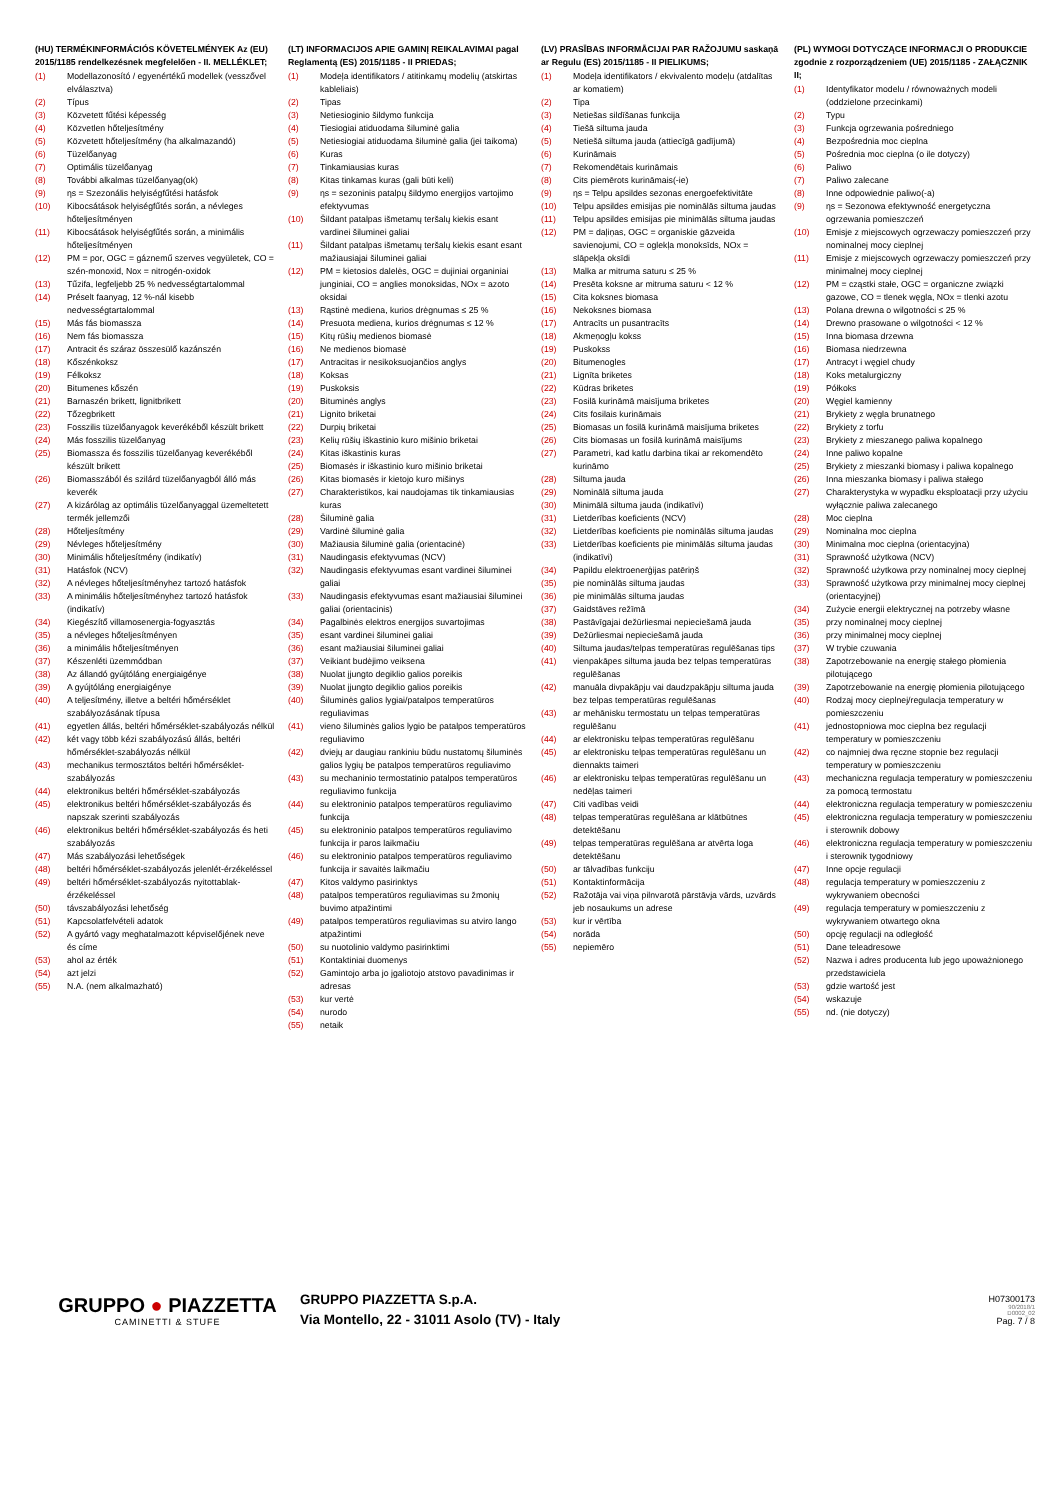(HU) TERMÉKINFORMÁCIÓS KÖVETELMÉNYEK Az (EU) 2015/1185 rendelkezésnek megfelelően - II. MELLÉKLET;
(1) Modellazonosító / egyenértékű modellek (vesszővel elválasztva)
(2) Típus
(3) Közvetett fűtési képesség
(4) Közvetlen hőteljesítmény
(5) Közvetett hőteljesítmény (ha alkalmazandó)
(6) Tüzelőanyag
(7) Optimális tüzelőanyag
(8) További alkalmas tüzelőanyag(ok)
(9) ηs = Szezonális helyiségfűtési hatásfok
(10) Kibocsátások helyiségfűtés során, a névleges hőteljesítményen
(11) Kibocsátások helyiségfűtés során, a minimális hőteljesítményen
(12) PM = por, OGC = gáznemű szerves vegyületek, CO = szén-monoxid, Nox = nitrogén-oxidok
(13) Tűzifa, legfeljebb 25 % nedvességtartalommal
(14) Préselt faanyag, 12 %-nál kisebb nedvességtartalommal
(15) Más fás biomassza
(16) Nem fás biomassza
(17) Antracit és száraz összesülő kazánszén
(18) Kőszénkoksz
(19) Félkoksz
(20) Bitumenes kőszén
(21) Barnaszén brikett, lignitbrikett
(22) Tőzegbrikett
(23) Fosszilis tüzelőanyagok keverékéből készült brikett
(24) Más fosszilis tüzelőanyag
(25) Biomassza és fosszilis tüzelőanyag keverékéből készült brikett
(26) Biomasszából és szilárd tüzelőanyagból álló más keverék
(27) A kizárólag az optimális tüzelőanyaggal üzemeltetett termék jellemzői
(28) Hőteljesítmény
(29) Névleges hőteljesítmény
(30) Minimális hőteljesítmény (indikatív)
(31) Hatásfok (NCV)
(32) A névleges hőteljesítményhez tartozó hatásfok
(33) A minimális hőteljesítményhez tartozó hatásfok (indikatív)
(34) Kiegészítő villamosenergia-fogyasztás
(35) a névleges hőteljesítményen
(36) a minimális hőteljesítményen
(37) Készenléti üzemmódban
(38) Az állandó gyújtóláng energiaigénye
(39) A gyújtóláng energiaigénye
(40) A teljesítmény, illetve a beltéri hőmérséklet szabályozásának típusa
(41) egyetlen állás, beltéri hőmérséklet-szabályozás nélkül
(42) két vagy több kézi szabályozású állás, beltéri hőmérséklet-szabályozás nélkül
(43) mechanikus termosztátos beltéri hőmérséklet-szabályozás
(44) elektronikus beltéri hőmérséklet-szabályozás
(45) elektronikus beltéri hőmérséklet-szabályozás és napszak szerinti szabályozás
(46) elektronikus beltéri hőmérséklet-szabályozás és heti szabályozás
(47) Más szabályozási lehetőségek
(48) beltéri hőmérséklet-szabályozás jelenlét-érzékeléssel
(49) beltéri hőmérséklet-szabályozás nyitottablak-érzékeléssel
(50) távszabályozási lehetőség
(51) Kapcsolatfelvételi adatok
(52) A gyártó vagy meghatalmazott képviselőjének neve és címe
(53) ahol az érték
(54) azt jelzi
(55) N.A. (nem alkalmazható)
(LT) INFORMACIJOS APIE GAMINĮ REIKALAVIMAI pagal Reglamentą (ES) 2015/1185 - II PRIEDAS;
(1) Modeļa identifikators / atitinkamų modelių (atskirtas kableliais)
(2) Tipas
(3) Netiesioginio šildymo funkcija
(4) Tiesiogiai atiduodama šiluminė galia
(5) Netiesiogiai atiduodama šiluminė galia (jei taikoma)
(6) Kuras
(7) Tinkamiausias kuras
(8) Kitas tinkamas kuras (gali būti keli)
(9) ηs = sezoninis patalpų šildymo energijos vartojimo efektyvumas
(10) Šildant patalpas išmetamų teršalų kiekis esant vardinei šiluminei galiai
(11) Šildant patalpas išmetamų teršalų kiekis esant esant mažiausiajai šiluminei galiai
(12) PM = kietosios dalelės, OGC = dujiniai organiniai junginiai, CO = anglies monoksidas, NOx = azoto oksidai
(13) Rąstinė mediena, kurios drėgnumas ≤ 25 %
(14) Presuota mediena, kurios drėgnumas ≤ 12 %
(15) Kitų rūšių medienos biomasė
(16) Ne medienos biomasė
(17) Antracitas ir nesikoksuojančios anglys
(18) Koksas
(19) Puskoksis
(20) Bituminės anglys
(21) Lignito briketai
(22) Durpių briketai
(23) Kelių rūšių iškastinio kuro mišinio briketai
(24) Kitas iškastinis kuras
(25) Biomasės ir iškastinio kuro mišinio briketai
(26) Kitas biomasės ir kietojo kuro mišinys
(27) Charakteristikos, kai naudojamas tik tinkamiausias kuras
(28) Šiluminė galia
(29) Vardinė šiluminė galia
(30) Mažiausia šiluminė galia (orientacinė)
(31) Naudingasis efektyvumas (NCV)
(32) Naudingasis efektyvumas esant vardinei šiluminei galiai
(33) Naudingasis efektyvumas esant mažiausiai šiluminei galiai (orientacinis)
(34) Pagalbinės elektros energijos suvartojimas
(35) esant vardinei šiluminei galiai
(36) esant mažiausiai šiluminei galiai
(37) Veikiant budėjimo veiksena
(38) Nuolat įjungto degiklio galios poreikis
(39) Nuolat įjungto degiklio galios poreikis
(40) Šiluminės galios lygiai/patalpos temperatūros reguliavimas
(41) vieno šiluminės galios lygio be patalpos temperatūros reguliavimo
(42) dviejų ar daugiau rankiniu būdu nustatomų šiluminės galios lygių be patalpos temperatūros reguliavimo
(43) su mechaninio termostatinio patalpos temperatūros reguliavimo funkcija
(44) su elektroninio patalpos temperatūros reguliavimo funkcija
(45) su elektroninio patalpos temperatūros reguliavimo funkcija ir paros laikmačiu
(46) su elektroninio patalpos temperatūros reguliavimo funkcija ir savaitės laikmačiu
(47) Kitos valdymo pasirinktys
(48) patalpos temperatūros reguliavimas su žmonių buvimo atpažintimi
(49) patalpos temperatūros reguliavimas su atviro lango atpažintimi
(50) su nuotolinio valdymo pasirinktimi
(51) Kontaktiniai duomenys
(52) Gamintojo arba jo įgaliotojo atstovo pavadinimas ir adresas
(53) kur vertė
(54) nurodo
(55) netaik
(LV) PRASĪBAS INFORMĀCIJAI PAR RAŽOJUMU saskaņā ar Regulu (ES) 2015/1185 - II PIELIKUMS;
(1) Modeļa identifikators / ekvivalento modeļu (atdalītas ar komatiem)
(2) Tipa
(3) Netiešas sildīšanas funkcija
(4) Tiešā siltuma jauda
(5) Netiešā siltuma jauda (attiecīgā gadījumā)
(6) Kurināmais
(7) Rekomendētais kurināmais
(8) Cits piemērots kurināmais(-ie)
(9) ηs = Telpu apsildes sezonas energoefektivitāte
(10) Telpu apsildes emisijas pie nominālās siltuma jaudas
(11) Telpu apsildes emisijas pie minimālās siltuma jaudas
(12) PM = daļiņas, OGC = organiskie gāzveida savienojumi, CO = oglekļa monoksīds, NOx = slāpekļa oksīdi
(13) Malka ar mitruma saturu ≤ 25 %
(14) Presēta koksne ar mitruma saturu < 12 %
(15) Cita koksnes biomasa
(16) Nekoksnes biomasa
(17) Antracīts un pusantracīts
(18) Akmeņogļu kokss
(19) Puskokss
(20) Bitumenogles
(21) Lignīta briketes
(22) Kūdras briketes
(23) Fosilā kurināmā maisījuma briketes
(24) Cits fosilais kurināmais
(25) Biomasas un fosilā kurināmā maisījuma briketes
(26) Cits biomasas un fosilā kurināmā maisījums
(27) Parametri, kad katlu darbina tikai ar rekomendēto kurināmo
(28) Siltuma jauda
(29) Nominālā siltuma jauda
(30) Minimālā siltuma jauda (indikatīvi)
(31) Lietderības koeficients (NCV)
(32) Lietderības koeficients pie nominālās siltuma jaudas
(33) Lietderības koeficients pie minimālās siltuma jaudas (indikatīvi)
(34) Papildu elektroenerģijas patēriņš
(35) pie nominālās siltuma jaudas
(36) pie minimālās siltuma jaudas
(37) Gaidstāves režīmā
(38) Pastāvīgajai dežūrliesmai nepieciešamā jauda
(39) Dežūrliesmai nepieciešamā jauda
(40) Siltuma jaudas/telpas temperatūras regulēšanas tips
(41) vienpakāpes siltuma jauda bez telpas temperatūras regulēšanas
(42) manuāla divpakāpju vai daudzpakāpju siltuma jauda bez telpas temperatūras regulēšanas
(43) ar mehānisku termostatu un telpas temperatūras regulēšanu
(44) ar elektronisku telpas temperatūras regulēšanu
(45) ar elektronisku telpas temperatūras regulēšanu un diennakts taimeri
(46) ar elektronisku telpas temperatūras regulēšanu un nedēļas taimeri
(47) Citi vadības veidi
(48) telpas temperatūras regulēšana ar klātbūtnes detektēšanu
(49) telpas temperatūras regulēšana ar atvērta loga detektēšanu
(50) ar tālvadības funkciju
(51) Kontaktinformācija
(52) Ražotāja vai viņa pilnvarotā pārstāvja vārds, uzvārds jeb nosaukums un adrese
(53) kur ir vērtība
(54) norāda
(55) nepiemēro
(PL) WYMOGI DOTYCZĄCE INFORMACJI O PRODUKCIE zgodnie z rozporządzeniem (UE) 2015/1185 - ZAŁĄCZNIK II;
(1) Identyfikator modelu / równoważnych modeli (oddzielone przecinkami)
(2) Typu
(3) Funkcja ogrzewania pośredniego
(4) Bezpośrednia moc cieplna
(5) Pośrednia moc cieplna (o ile dotyczy)
(6) Paliwo
(7) Paliwo zalecane
(8) Inne odpowiednie paliwo(-a)
(9) ηs = Sezonowa efektywność energetyczna ogrzewania pomieszczeń
(10) Emisje z miejscowych ogrzewaczy pomieszczeń przy nominalnej mocy cieplnej
(11) Emisje z miejscowych ogrzewaczy pomieszczeń przy minimalnej mocy cieplnej
(12) PM = cząstki stałe, OGC = organiczne związki gazowe, CO = tlenek węgla, NOx = tlenki azotu
(13) Polana drewna o wilgotności ≤ 25 %
(14) Drewno prasowane o wilgotności < 12 %
(15) Inna biomasa drzewna
(16) Biomasa niedrzewna
(17) Antracyt i węgiel chudy
(18) Koks metalurgiczny
(19) Półkoks
(20) Węgiel kamienny
(21) Brykiety z węgla brunatnego
(22) Brykiety z torfu
(23) Brykiety z mieszanego paliwa kopalnego
(24) Inne paliwo kopalne
(25) Brykiety z mieszanki biomasy i paliwa kopalnego
(26) Inna mieszanka biomasy i paliwa stałego
(27) Charakterystyka w wypadku eksploatacji przy użyciu wyłącznie paliwa zalecanego
(28) Moc cieplna
(29) Nominalna moc cieplna
(30) Minimalna moc cieplna (orientacyjna)
(31) Sprawność użytkowa (NCV)
(32) Sprawność użytkowa przy nominalnej mocy cieplnej
(33) Sprawność użytkowa przy minimalnej mocy cieplnej (orientacyjnej)
(34) Zużycie energii elektrycznej na potrzeby własne
(35) przy nominalnej mocy cieplnej
(36) przy minimalnej mocy cieplnej
(37) W trybie czuwania
(38) Zapotrzebowanie na energię stałego płomienia pilotującego
(39) Zapotrzebowanie na energię płomienia pilotującego
(40) Rodzaj mocy cieplnej/regulacja temperatury w pomieszczeniu
(41) jednostopniowa moc cieplna bez regulacji temperatury w pomieszczeniu
(42) co najmniej dwa ręczne stopnie bez regulacji temperatury w pomieszczeniu
(43) mechaniczna regulacja temperatury w pomieszczeniu za pomocą termostatu
(44) elektroniczna regulacja temperatury w pomieszczeniu
(45) elektroniczna regulacja temperatury w pomieszczeniu i sterownik dobowy
(46) elektroniczna regulacja temperatury w pomieszczeniu i sterownik tygodniowy
(47) Inne opcje regulacji
(48) regulacja temperatury w pomieszczeniu z wykrywaniem obecności
(49) regulacja temperatury w pomieszczeniu z wykrywaniem otwartego okna
(50) opcję regulacji na odległość
(51) Dane teleadresowe
(52) Nazwa i adres producenta lub jego upoważnionego przedstawiciela
(53) gdzie wartość jest
(54) wskazuje
(55) nd. (nie dotyczy)
GRUPPO ● PIAZZETTA
CAMINETTI & STUFE
GRUPPO PIAZZETTA S.p.A.
Via Montello, 22 - 31011 Asolo (TV) - Italy
H07300173
90/2018/1
D0002_02
Pag. 7 / 8